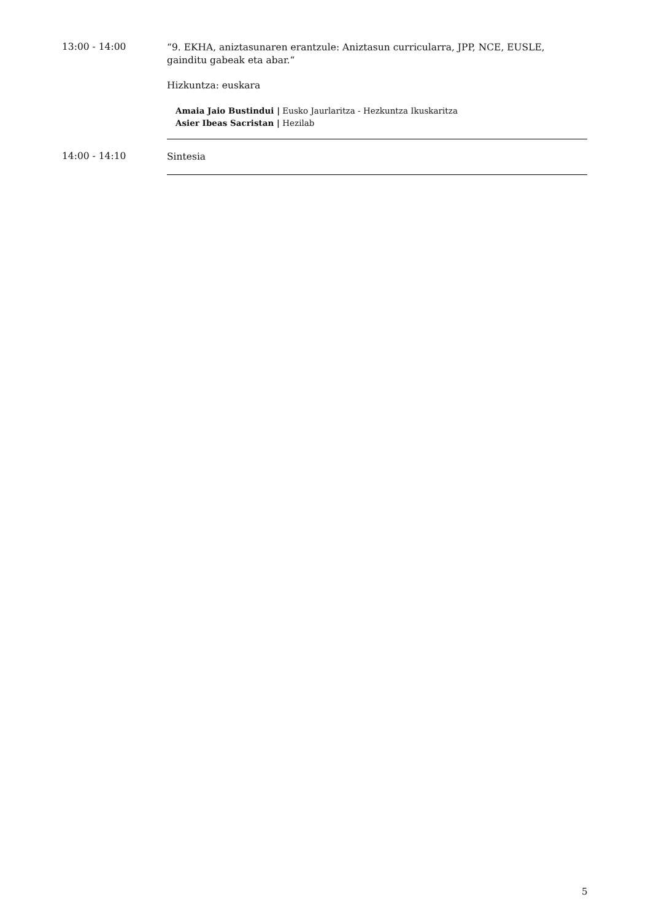13:00 - 14:00
“9. EKHA, aniztasunaren erantzule: Aniztasun curricularra, JPP, NCE, EUSLE, gainditu gabeak eta abar.“
Hizkuntza: euskara
Amaia Jaio Bustindui | Eusko Jaurlaritza - Hezkuntza Ikuskaritza
Asier Ibeas Sacristan | Hezilab
14:00 - 14:10
Sintesia
5